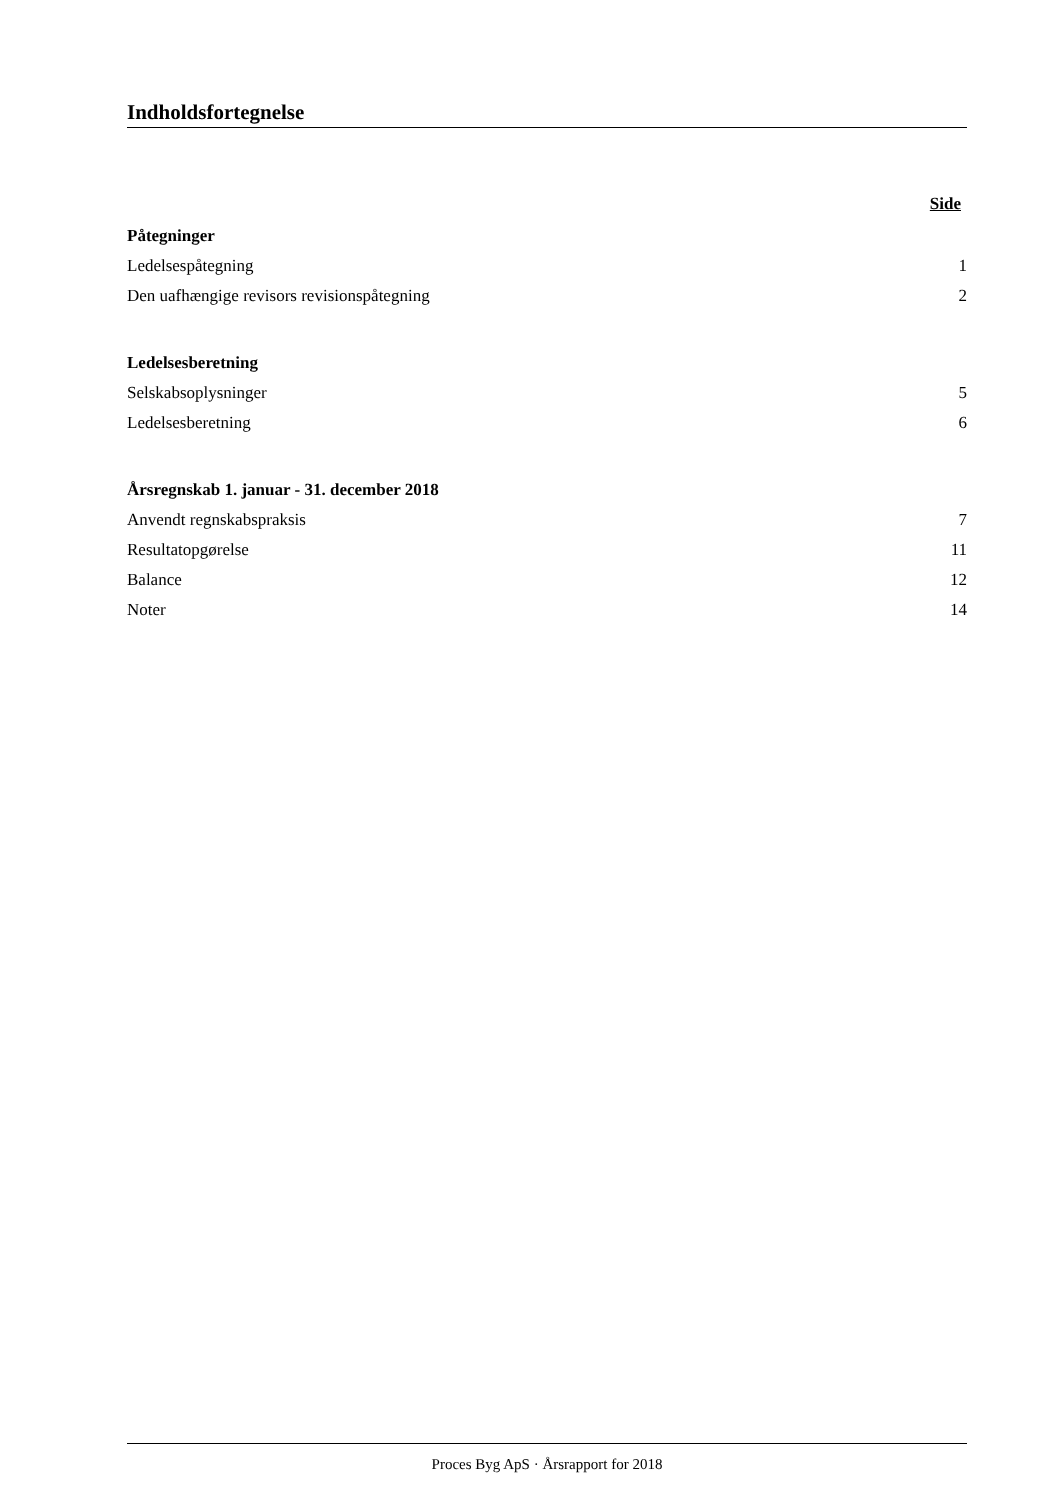Indholdsfortegnelse
Side
Påtegninger
Ledelsespåtegning 1
Den uafhængige revisors revisionspåtegning 2
Ledelsesberetning
Selskabsoplysninger 5
Ledelsesberetning 6
Årsregnskab 1. januar - 31. december 2018
Anvendt regnskabspraksis 7
Resultatopgørelse 11
Balance 12
Noter 14
Proces Byg ApS · Årsrapport for 2018